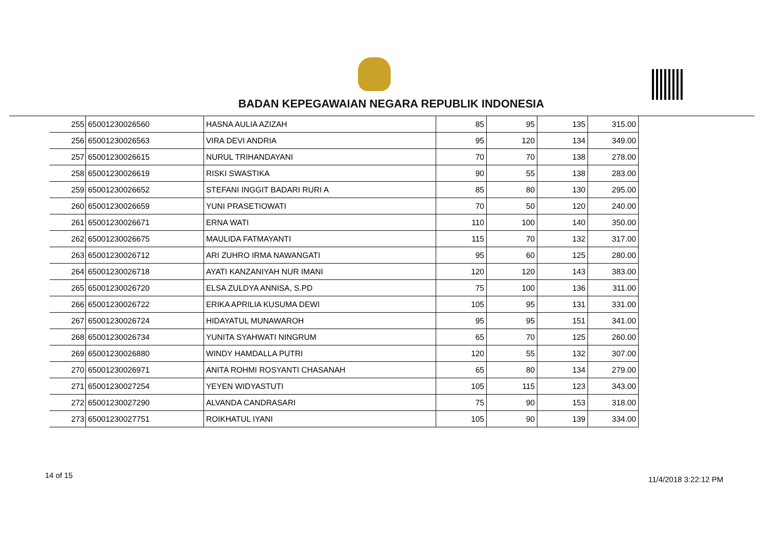BADAN KEPEGAWAIAN NEGARA REPUBLIK INDONESIA
| 255 | 65001230026560 | HASNA AULIA AZIZAH | 85 | 95 | 135 | 315.00 |
| 256 | 65001230026563 | VIRA DEVI ANDRIA | 95 | 120 | 134 | 349.00 |
| 257 | 65001230026615 | NURUL TRIHANDAYANI | 70 | 70 | 138 | 278.00 |
| 258 | 65001230026619 | RISKI SWASTIKA | 90 | 55 | 138 | 283.00 |
| 259 | 65001230026652 | STEFANI INGGIT BADARI RURI A | 85 | 80 | 130 | 295.00 |
| 260 | 65001230026659 | YUNI PRASETIOWATI | 70 | 50 | 120 | 240.00 |
| 261 | 65001230026671 | ERNA WATI | 110 | 100 | 140 | 350.00 |
| 262 | 65001230026675 | MAULIDA FATMAYANTI | 115 | 70 | 132 | 317.00 |
| 263 | 65001230026712 | ARI ZUHRO IRMA NAWANGATI | 95 | 60 | 125 | 280.00 |
| 264 | 65001230026718 | AYATI KANZANIYAH NUR IMANI | 120 | 120 | 143 | 383.00 |
| 265 | 65001230026720 | ELSA ZULDYA ANNISA, S.PD | 75 | 100 | 136 | 311.00 |
| 266 | 65001230026722 | ERIKA APRILIA KUSUMA DEWI | 105 | 95 | 131 | 331.00 |
| 267 | 65001230026724 | HIDAYATUL MUNAWAROH | 95 | 95 | 151 | 341.00 |
| 268 | 65001230026734 | YUNITA SYAHWATI NINGRUM | 65 | 70 | 125 | 260.00 |
| 269 | 65001230026880 | WINDY HAMDALLA PUTRI | 120 | 55 | 132 | 307.00 |
| 270 | 65001230026971 | ANITA ROHMI ROSYANTI CHASANAH | 65 | 80 | 134 | 279.00 |
| 271 | 65001230027254 | YEYEN WIDYASTUTI | 105 | 115 | 123 | 343.00 |
| 272 | 65001230027290 | ALVANDA CANDRASARI | 75 | 90 | 153 | 318.00 |
| 273 | 65001230027751 | ROIKHATUL IYANI | 105 | 90 | 139 | 334.00 |
14 of 15 11/4/2018 3:22:12 PM